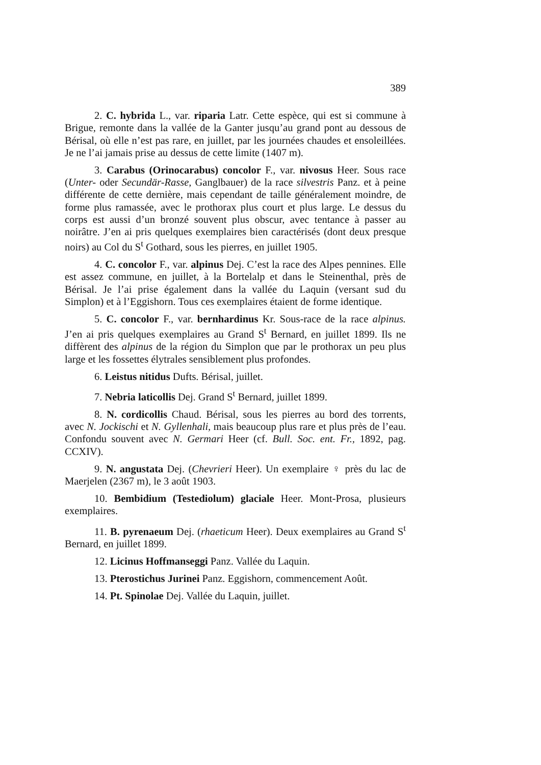389
2. C. hybrida L., var. riparia Latr. Cette espèce, qui est si commune à Brigue, remonte dans la vallée de la Ganter jusqu’au grand pont au dessous de Bérisal, où elle n’est pas rare, en juillet, par les journées chaudes et ensoleillées. Je ne l’ai jamais prise au dessus de cette limite (1407 m).
3. Carabus (Orinocarabus) concolor F., var. nivosus Heer. Sous race (Unter- oder Secundär-Rasse, Ganglbauer) de la race silvestris Panz. et à peine différente de cette dernière, mais cependant de taille généralement moindre, de forme plus ramassée, avec le prothorax plus court et plus large. Le dessus du corps est aussi d’un bronzé souvent plus obscur, avec tentance à passer au noirâtre. J’en ai pris quelques exemplaires bien caractérisés (dont deux presque noirs) au Col du S<sup>t</sup> Gothard, sous les pierres, en juillet 1905.
4. C. concolor F., var. alpinus Dej. C’est la race des Alpes pennines. Elle est assez commune, en juillet, à la Bortelalp et dans le Steinenthal, près de Bérisal. Je l’ai prise également dans la vallée du Laquin (versant sud du Simplon) et à l’Eggishorn. Tous ces exemplaires étaient de forme identique.
5. C. concolor F., var. bernhardinus Kr. Sous-race de la race alpinus. J’en ai pris quelques exemplaires au Grand S<sup>t</sup> Bernard, en juillet 1899. Ils ne diffèrent des alpinus de la région du Simplon que par le prothorax un peu plus large et les fossettes élytrales sensiblement plus profondes.
6. Leistus nitidus Dufts. Bérisal, juillet.
7. Nebria laticollis Dej. Grand S<sup>t</sup> Bernard, juillet 1899.
8. N. cordicollis Chaud. Bérisal, sous les pierres au bord des torrents, avec N. Jockischi et N. Gyllenhali, mais beaucoup plus rare et plus près de l’eau. Confondu souvent avec N. Germari Heer (cf. Bull. Soc. ent. Fr., 1892, pag. CCXIV).
9. N. angustata Dej. (Chevrieri Heer). Un exemplaire ♀ près du lac de Maerjelen (2367 m), le 3 août 1903.
10. Bembidium (Testediolum) glaciale Heer. Mont-Prosa, plusieurs exemplaires.
11. B. pyrenaeum Dej. (rhaeticum Heer). Deux exemplaires au Grand S<sup>t</sup> Bernard, en juillet 1899.
12. Licinus Hoffmanseggi Panz. Vallée du Laquin.
13. Pterostichus Jurinei Panz. Eggishorn, commencement Août.
14. Pt. Spinolae Dej. Vallée du Laquin, juillet.